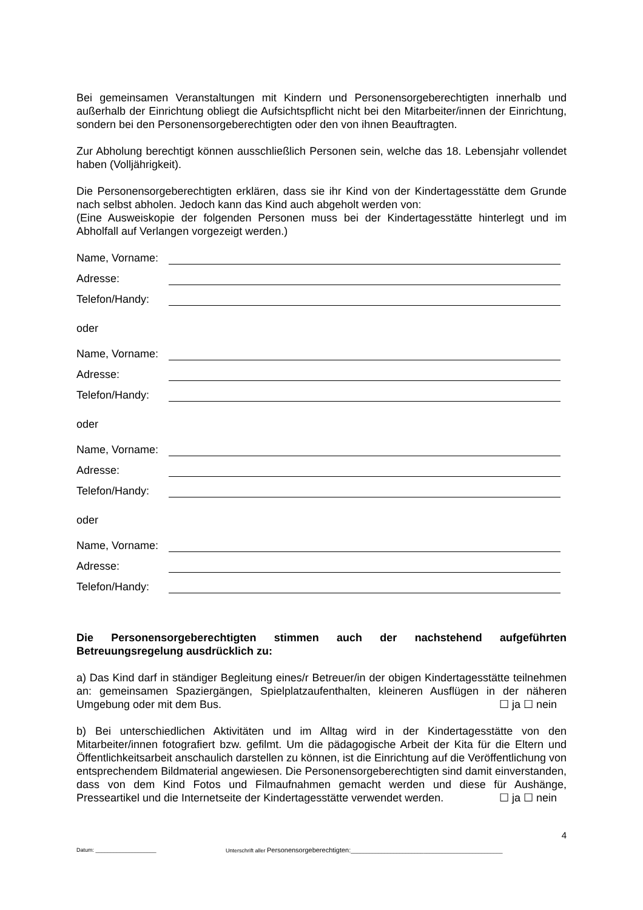Bei gemeinsamen Veranstaltungen mit Kindern und Personensorgeberechtigten innerhalb und außerhalb der Einrichtung obliegt die Aufsichtspflicht nicht bei den Mitarbeiter/innen der Einrichtung, sondern bei den Personensorgeberechtigten oder den von ihnen Beauftragten.
Zur Abholung berechtigt können ausschließlich Personen sein, welche das 18. Lebensjahr vollendet haben (Volljährigkeit).
Die Personensorgeberechtigten erklären, dass sie ihr Kind von der Kindertagesstätte dem Grunde nach selbst abholen. Jedoch kann das Kind auch abgeholt werden von:
(Eine Ausweiskopie der folgenden Personen muss bei der Kindertagesstätte hinterlegt und im Abholfall auf Verlangen vorgezeigt werden.)
Name, Vorname:
Adresse:
Telefon/Handy:
oder
Name, Vorname:
Adresse:
Telefon/Handy:
oder
Name, Vorname:
Adresse:
Telefon/Handy:
oder
Name, Vorname:
Adresse:
Telefon/Handy:
Die Personensorgeberechtigten stimmen auch der nachstehend aufgeführten Betreuungsregelung ausdrücklich zu:
a) Das Kind darf in ständiger Begleitung eines/r Betreuer/in der obigen Kindertagesstätte teilnehmen an: gemeinsamen Spaziergängen, Spielplatzaufenthalten, kleineren Ausflügen in der näheren Umgebung oder mit dem Bus. ☐ ja ☐ nein
b) Bei unterschiedlichen Aktivitäten und im Alltag wird in der Kindertagesstätte von den Mitarbeiter/innen fotografiert bzw. gefilmt. Um die pädagogische Arbeit der Kita für die Eltern und Öffentlichkeitsarbeit anschaulich darstellen zu können, ist die Einrichtung auf die Veröffentlichung von entsprechendem Bildmaterial angewiesen. Die Personensorgeberechtigten sind damit einverstanden, dass von dem Kind Fotos und Filmaufnahmen gemacht werden und diese für Aushänge, Presseartikel und die Internetseite der Kindertagesstätte verwendet werden. ☐ ja ☐ nein
4
Datum: ____________________ Unterschrift aller Personensorgeberechtigten:__________________________________________________